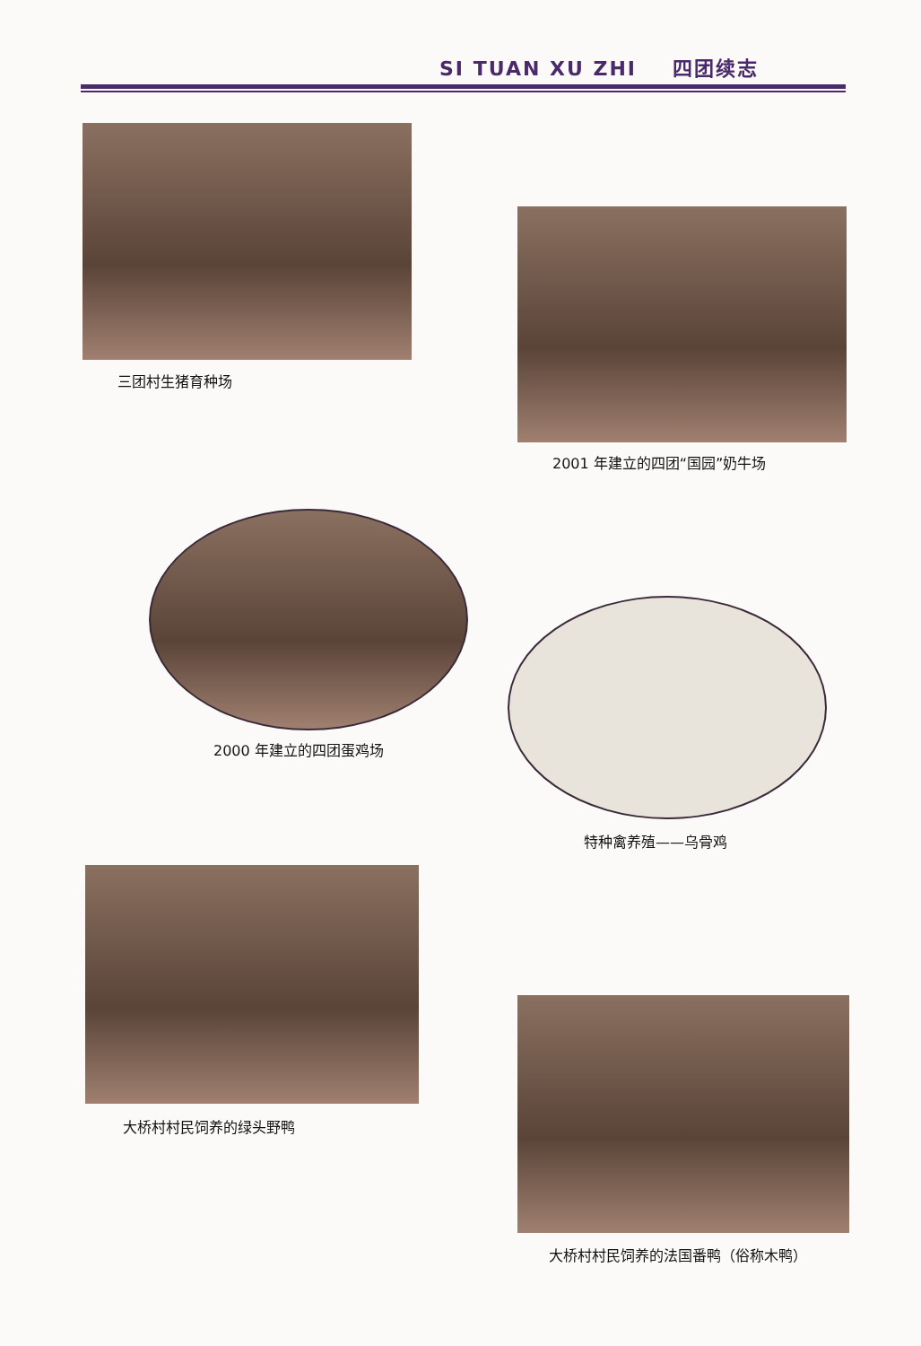SI TUAN XU ZHI 四团续志
三团村生猪育种场
2001 年建立的四团“国园”奶牛场
2000 年建立的四团蛋鸡场
特种禽养殖——乌骨鸡
大桥村村民饲养的绿头野鸭
大桥村村民饲养的法国番鸭（俗称木鸭）